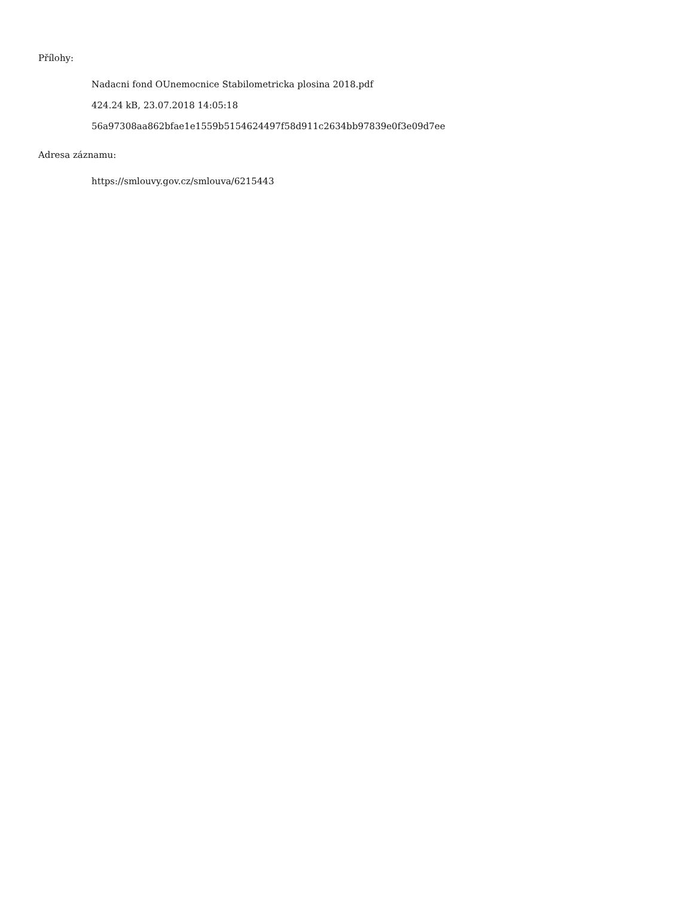Přílohy:
Nadacni fond OUnemocnice Stabilometricka plosina 2018.pdf
424.24 kB, 23.07.2018 14:05:18
56a97308aa862bfae1e1559b5154624497f58d911c2634bb97839e0f3e09d7ee
Adresa záznamu:
https://smlouvy.gov.cz/smlouva/6215443